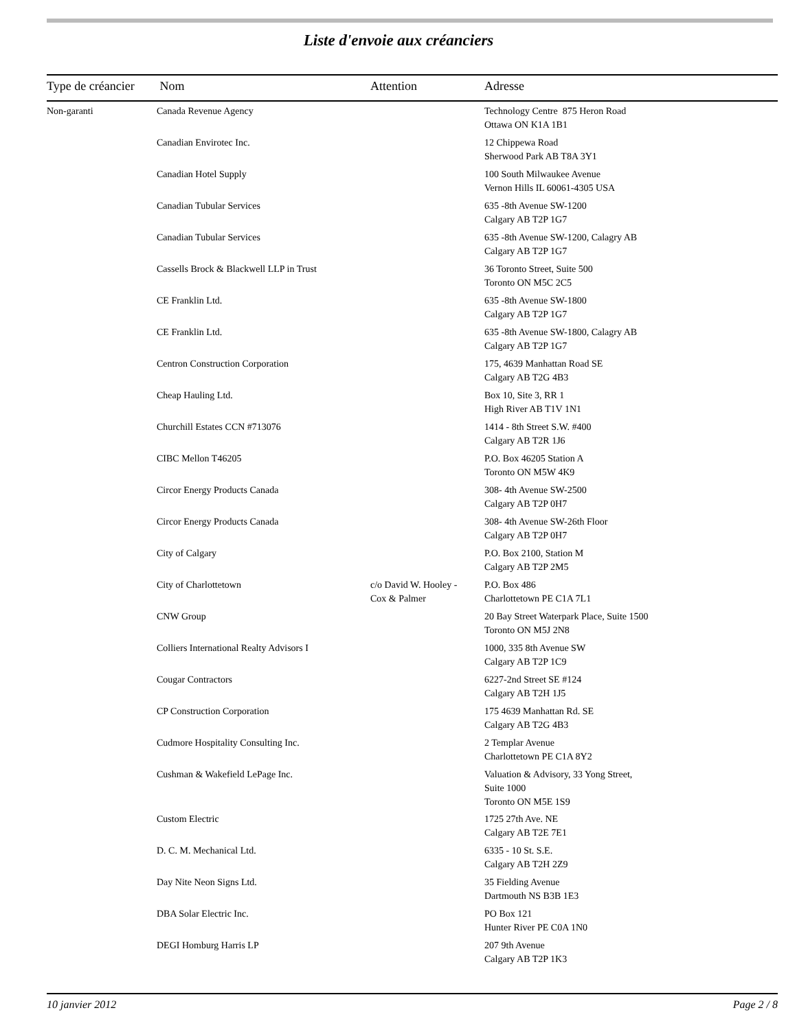Liste d'envoie aux créanciers
| Type de créancier | Nom | Attention | Adresse |
| --- | --- | --- | --- |
| Non-garanti | Canada Revenue Agency | | Technology Centre 875 Heron Road Ottawa ON K1A 1B1 |
| | Canadian Envirotec Inc. | | 12 Chippewa Road Sherwood Park AB T8A 3Y1 |
| | Canadian Hotel Supply | | 100 South Milwaukee Avenue Vernon Hills IL 60061-4305 USA |
| | Canadian Tubular Services | | 635 -8th Avenue SW-1200 Calgary AB T2P 1G7 |
| | Canadian Tubular Services | | 635 -8th Avenue SW-1200, Calagry AB Calgary AB T2P 1G7 |
| | Cassells Brock & Blackwell LLP in Trust | | 36 Toronto Street, Suite 500 Toronto ON M5C 2C5 |
| | CE Franklin Ltd. | | 635 -8th Avenue SW-1800 Calgary AB T2P 1G7 |
| | CE Franklin Ltd. | | 635 -8th Avenue SW-1800, Calagry AB Calgary AB T2P 1G7 |
| | Centron Construction Corporation | | 175, 4639 Manhattan Road SE Calgary AB T2G 4B3 |
| | Cheap Hauling Ltd. | | Box 10, Site 3, RR 1 High River AB T1V 1N1 |
| | Churchill Estates CCN #713076 | | 1414 - 8th Street S.W. #400 Calgary AB T2R 1J6 |
| | CIBC Mellon T46205 | | P.O. Box 46205 Station A Toronto ON M5W 4K9 |
| | Circor Energy Products Canada | | 308- 4th Avenue SW-2500 Calgary AB T2P 0H7 |
| | Circor Energy Products Canada | | 308- 4th Avenue SW-26th Floor Calgary AB T2P 0H7 |
| | City of Calgary | | P.O. Box 2100, Station M Calgary AB T2P 2M5 |
| | City of Charlottetown | c/o David W. Hooley - Cox & Palmer | P.O. Box 486 Charlottetown PE C1A 7L1 |
| | CNW Group | | 20 Bay Street Waterpark Place, Suite 1500 Toronto ON M5J 2N8 |
| | Colliers International Realty Advisors I | | 1000, 335 8th Avenue SW Calgary AB T2P 1C9 |
| | Cougar Contractors | | 6227-2nd Street SE #124 Calgary AB T2H 1J5 |
| | CP Construction Corporation | | 175 4639 Manhattan Rd. SE Calgary AB T2G 4B3 |
| | Cudmore Hospitality Consulting Inc. | | 2 Templar Avenue Charlottetown PE C1A 8Y2 |
| | Cushman & Wakefield LePage Inc. | | Valuation & Advisory, 33 Yong Street, Suite 1000 Toronto ON M5E 1S9 |
| | Custom Electric | | 1725 27th Ave. NE Calgary AB T2E 7E1 |
| | D. C. M. Mechanical Ltd. | | 6335 - 10 St. S.E. Calgary AB T2H 2Z9 |
| | Day Nite Neon Signs Ltd. | | 35 Fielding Avenue Dartmouth NS B3B 1E3 |
| | DBA Solar Electric Inc. | | PO Box 121 Hunter River PE C0A 1N0 |
| | DEGI Homburg Harris LP | | 207 9th Avenue Calgary AB T2P 1K3 |
10 janvier 2012 Page 2 / 8